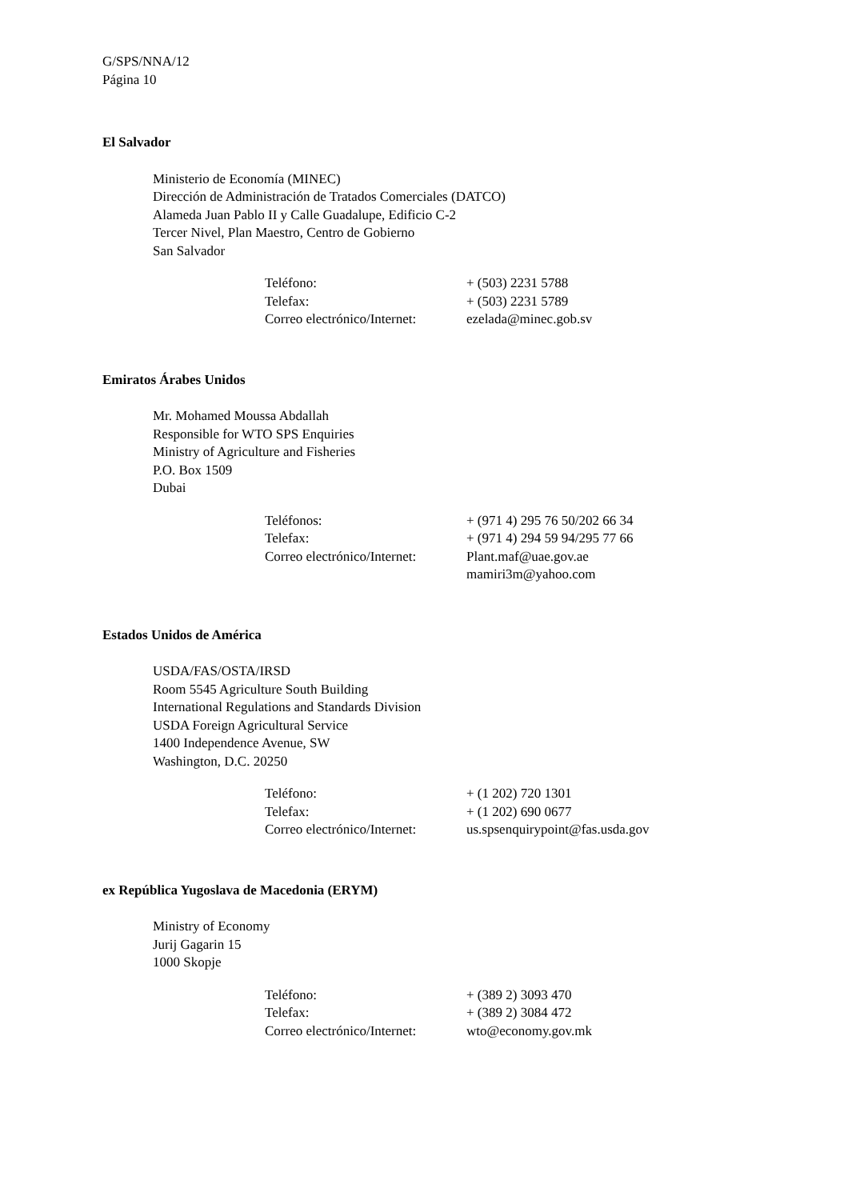G/SPS/NNA/12
Página 10
El Salvador
Ministerio de Economía (MINEC)
Dirección de Administración de Tratados Comerciales (DATCO)
Alameda Juan Pablo II y Calle Guadalupe, Edificio C-2
Tercer Nivel, Plan Maestro, Centro de Gobierno
San Salvador
| Teléfono: | + (503) 2231 5788 |
| Telefax: | + (503) 2231 5789 |
| Correo electrónico/Internet: | ezelada@minec.gob.sv |
Emiratos Árabes Unidos
Mr. Mohamed Moussa Abdallah
Responsible for WTO SPS Enquiries
Ministry of Agriculture and Fisheries
P.O. Box 1509
Dubai
| Teléfonos: | + (971 4) 295 76 50/202 66 34 |
| Telefax: | + (971 4) 294 59 94/295 77 66 |
| Correo electrónico/Internet: | Plant.maf@uae.gov.ae mamiri3m@yahoo.com |
Estados Unidos de América
USDA/FAS/OSTA/IRSD
Room 5545 Agriculture South Building
International Regulations and Standards Division
USDA Foreign Agricultural Service
1400 Independence Avenue, SW
Washington, D.C. 20250
| Teléfono: | + (1 202) 720 1301 |
| Telefax: | + (1 202) 690 0677 |
| Correo electrónico/Internet: | us.spsenquirypoint@fas.usda.gov |
ex República Yugoslava de Macedonia (ERYM)
Ministry of Economy
Jurij Gagarin 15
1000 Skopje
| Teléfono: | + (389 2) 3093 470 |
| Telefax: | + (389 2) 3084 472 |
| Correo electrónico/Internet: | wto@economy.gov.mk |